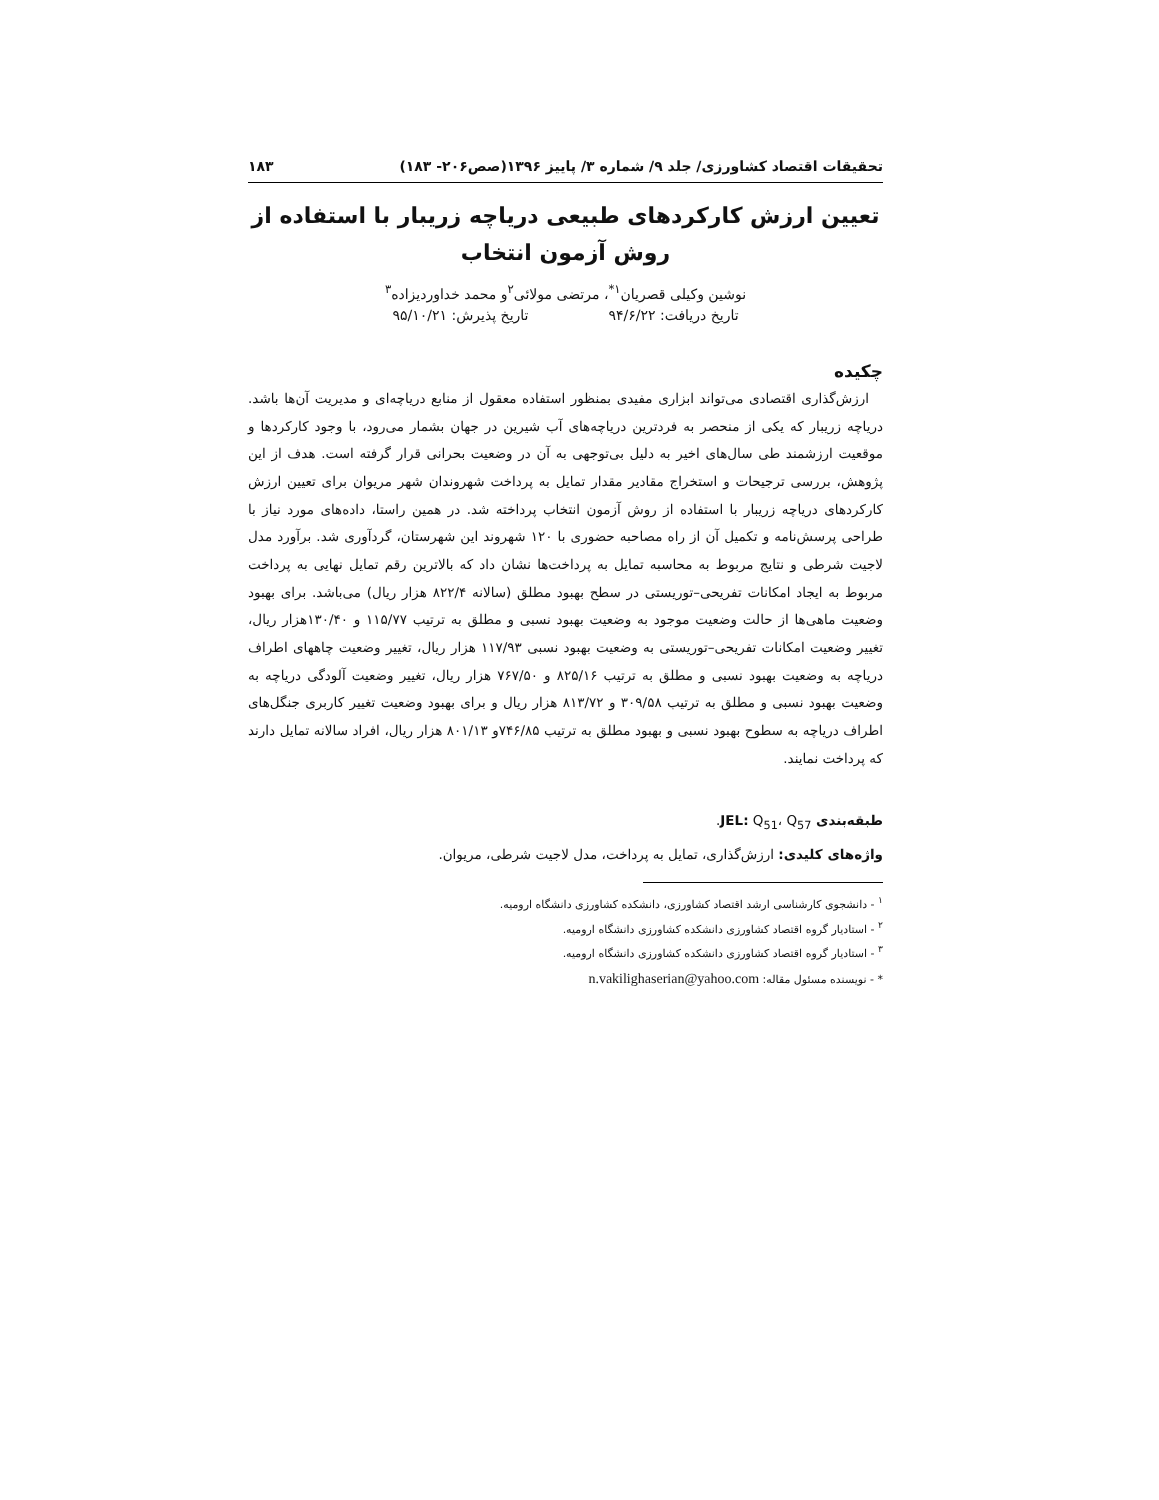تحقیقات اقتصاد کشاورزی/ جلد ۹/ شماره ۳/ پاییز ۱۳۹۶(صص۲۰۶- ۱۸۳) ۱۸۳
تعیین ارزش کارکردهای طبیعی دریاچه زریبار با استفاده از روش آزمون انتخاب
نوشین وکیلی قصریان<sup>۱*</sup>، مرتضی مولائی<sup>۲</sup>و محمد خداوردیزاده<sup>۳</sup>
تاریخ دریافت: ۹۴/۶/۲۲ تاریخ پذیرش: ۹۵/۱۰/۲۱
چکیده
ارزش‌گذاری اقتصادی می‌تواند ابزاری مفیدی بمنظور استفاده معقول از منابع دریاچه‌ای و مدیریت آن‌ها باشد. دریاچه زریبار که یکی از منحصر به فردترین دریاچه‌های آب شیرین در جهان بشمار می‌رود، با وجود کارکردها و موقعیت ارزشمند طی سال‌های اخیر به دلیل بی‌توجهی به آن در وضعیت بحرانی قرار گرفته است. هدف از این پژوهش، بررسی ترجیحات و استخراج مقادیر مقدار تمایل به پرداخت شهروندان شهر مریوان برای تعیین ارزش کارکردهای دریاچه زریبار با استفاده از روش آزمون انتخاب پرداخته شد. در همین راستا، داده‌های مورد نیاز با طراحی پرسش‌نامه و تکمیل آن از راه مصاحبه حضوری با ۱۲۰ شهروند این شهرستان، گردآوری شد. برآورد مدل لاجیت شرطی و نتایج مربوط به محاسبه تمایل به پرداخت‌ها نشان داد که بالاترین رقم تمایل نهایی به پرداخت مربوط به ایجاد امکانات تفریحی–توریستی در سطح بهبود مطلق (سالانه ۸۲۲/۴ هزار ریال) می‌باشد. برای بهبود وضعیت ماهی‌ها از حالت وضعیت موجود به وضعیت بهبود نسبی و مطلق به ترتیب ۱۱۵/۷۷ و ۱۳۰/۴۰هزار ریال، تغییر وضعیت امکانات تفریحی–توریستی به وضعیت بهبود نسبی ۱۱۷/۹۳ هزار ریال، تغییر وضعیت چاههای اطراف دریاچه به وضعیت بهبود نسبی و مطلق به ترتیب ۸۲۵/۱۶ و ۷۶۷/۵۰ هزار ریال، تغییر وضعیت آلودگی دریاچه به وضعیت بهبود نسبی و مطلق به ترتیب ۳۰۹/۵۸ و ۸۱۳/۷۲ هزار ریال و برای بهبود وضعیت تغییر کاربری جنگل‌های اطراف دریاچه به سطوح بهبود نسبی و بهبود مطلق به ترتیب ۷۴۶/۸۵و ۸۰۱/۱۳ هزار ریال، افراد سالانه تمایل دارند که پرداخت نمایند.
طبقه‌بندی JEL: Q<sub>51</sub>، Q<sub>57</sub>.
واژه‌های کلیدی: ارزش‌گذاری، تمایل به پرداخت، مدل لاجیت شرطی، مریوان.
<sup>۱</sup> - دانشجوی کارشناسی ارشد اقتصاد کشاورزی، دانشکده کشاورزی دانشگاه ارومیه.
<sup>۲</sup> - استادیار گروه اقتصاد کشاورزی دانشکده کشاورزی دانشگاه ارومیه.
<sup>۳</sup> - استادیار گروه اقتصاد کشاورزی دانشکده کشاورزی دانشگاه ارومیه.
* - نویسنده مسئول مقاله: n.vakilighaserian@yahoo.com